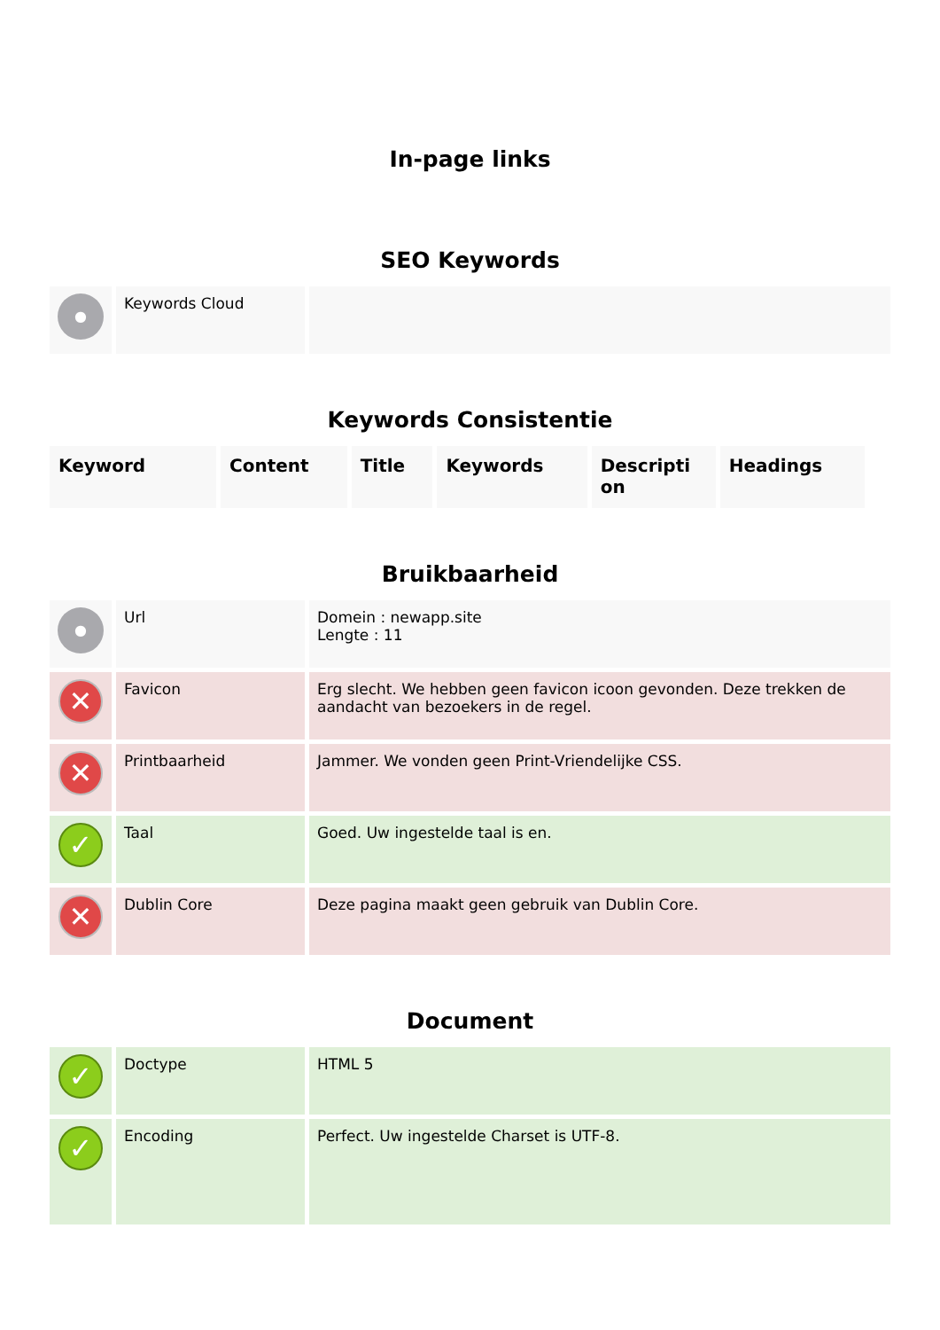In-page links
SEO Keywords
| ● | Keywords Cloud | |
Keywords Consistentie
| Keyword | Content | Title | Keywords | Descripti on | Headings |
| --- | --- | --- | --- | --- | --- |
Bruikbaarheid
| ● | Url | Domein : newapp.site Lengte : 11 |
| ✕ | Favicon | Erg slecht. We hebben geen favicon icoon gevonden. Deze trekken de aandacht van bezoekers in de regel. |
| ✕ | Printbaarheid | Jammer. We vonden geen Print-Vriendelijke CSS. |
| ✓ | Taal | Goed. Uw ingestelde taal is en. |
| ✕ | Dublin Core | Deze pagina maakt geen gebruik van Dublin Core. |
Document
| ✓ | Doctype | HTML 5 |
| ✓ | Encoding | Perfect. Uw ingestelde Charset is UTF-8. |